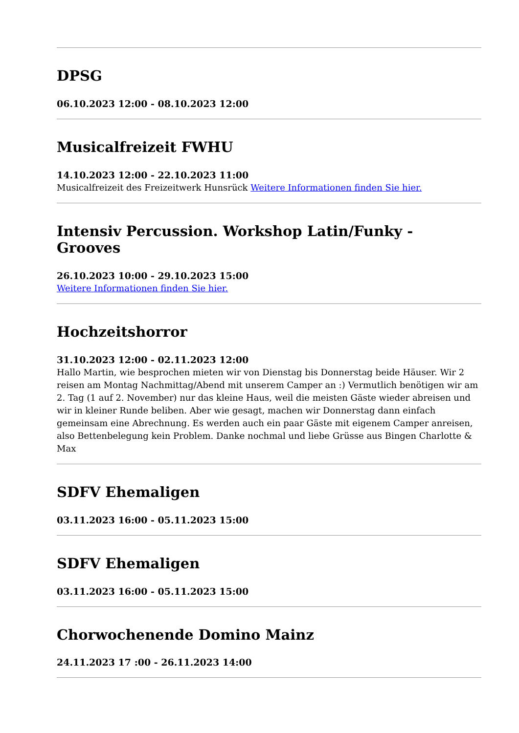DPSG
06.10.2023 12:00 - 08.10.2023 12:00
Musicalfreizeit FWHU
14.10.2023 12:00 - 22.10.2023 11:00
Musicalfreizeit des Freizeitwerk Hunsrück Weitere Informationen finden Sie hier.
Intensiv Percussion. Workshop Latin/Funky - Grooves
26.10.2023 10:00 - 29.10.2023 15:00
Weitere Informationen finden Sie hier.
Hochzeitshorror
31.10.2023 12:00 - 02.11.2023 12:00
Hallo Martin, wie besprochen mieten wir von Dienstag bis Donnerstag beide Häuser. Wir 2 reisen am Montag Nachmittag/Abend mit unserem Camper an :) Vermutlich benötigen wir am 2. Tag (1 auf 2. November) nur das kleine Haus, weil die meisten Gäste wieder abreisen und wir in kleiner Runde beliben. Aber wie gesagt, machen wir Donnerstag dann einfach gemeinsam eine Abrechnung. Es werden auch ein paar Gäste mit eigenem Camper anreisen, also Bettenbelegung kein Problem. Danke nochmal und liebe Grüsse aus Bingen Charlotte & Max
SDFV Ehemaligen
03.11.2023 16:00 - 05.11.2023 15:00
SDFV Ehemaligen
03.11.2023 16:00 - 05.11.2023 15:00
Chorwochenende Domino Mainz
24.11.2023 17 :00 - 26.11.2023 14:00